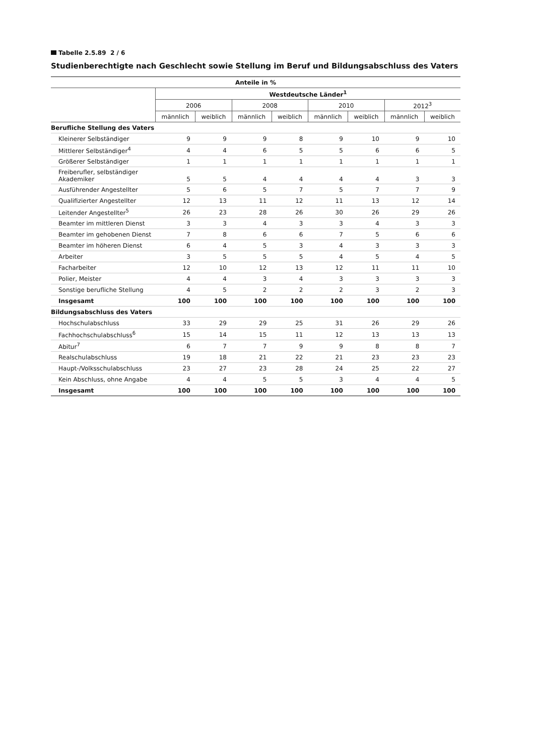Tabelle 2.5.89 2 / 6
Studienberechtigte nach Geschlecht sowie Stellung im Beruf und Bildungsabschluss des Vaters
| Anteile in % | | | | | | | | |
| --- | --- | --- | --- | --- | --- | --- | --- | --- |
| | Westdeutsche Länder<sup>1</sup> | | | | | | | |
| | 2006 | | 2008 | | 2010 | | 2012<sup>3</sup> | |
| | männlich | weiblich | männlich | weiblich | männlich | weiblich | männlich | weiblich |
| Berufliche Stellung des Vaters | | | | | | | | |
| Kleinerer Selbständiger | 9 | 9 | 9 | 8 | 9 | 10 | 9 | 10 |
| Mittlerer Selbständiger<sup>4</sup> | 4 | 4 | 6 | 5 | 5 | 6 | 6 | 5 |
| Größerer Selbständiger | 1 | 1 | 1 | 1 | 1 | 1 | 1 | 1 |
| Freiberufler, selbständiger Akademiker | 5 | 5 | 4 | 4 | 4 | 4 | 3 | 3 |
| Ausführender Angestellter | 5 | 6 | 5 | 7 | 5 | 7 | 7 | 9 |
| Qualifizierter Angestellter | 12 | 13 | 11 | 12 | 11 | 13 | 12 | 14 |
| Leitender Angestellter<sup>5</sup> | 26 | 23 | 28 | 26 | 30 | 26 | 29 | 26 |
| Beamter im mittleren Dienst | 3 | 3 | 4 | 3 | 3 | 4 | 3 | 3 |
| Beamter im gehobenen Dienst | 7 | 8 | 6 | 6 | 7 | 5 | 6 | 6 |
| Beamter im höheren Dienst | 6 | 4 | 5 | 3 | 4 | 3 | 3 | 3 |
| Arbeiter | 3 | 5 | 5 | 5 | 4 | 5 | 4 | 5 |
| Facharbeiter | 12 | 10 | 12 | 13 | 12 | 11 | 11 | 10 |
| Polier, Meister | 4 | 4 | 3 | 4 | 3 | 3 | 3 | 3 |
| Sonstige berufliche Stellung | 4 | 5 | 2 | 2 | 2 | 3 | 2 | 3 |
| Insgesamt | 100 | 100 | 100 | 100 | 100 | 100 | 100 | 100 |
| Bildungsabschluss des Vaters | | | | | | | | |
| Hochschulabschluss | 33 | 29 | 29 | 25 | 31 | 26 | 29 | 26 |
| Fachhochschulabschluss<sup>6</sup> | 15 | 14 | 15 | 11 | 12 | 13 | 13 | 13 |
| Abitur<sup>7</sup> | 6 | 7 | 7 | 9 | 9 | 8 | 8 | 7 |
| Realschulabschluss | 19 | 18 | 21 | 22 | 21 | 23 | 23 | 23 |
| Haupt-/Volksschulabschluss | 23 | 27 | 23 | 28 | 24 | 25 | 22 | 27 |
| Kein Abschluss, ohne Angabe | 4 | 4 | 5 | 5 | 3 | 4 | 4 | 5 |
| Insgesamt | 100 | 100 | 100 | 100 | 100 | 100 | 100 | 100 |